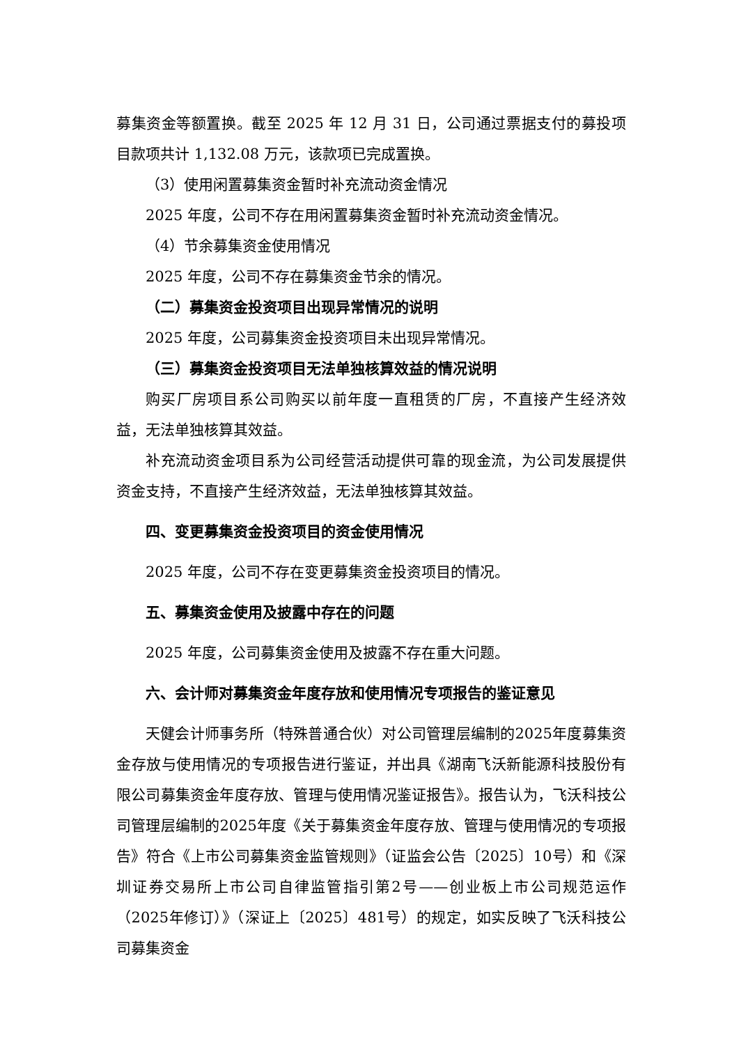募集资金等额置换。截至 2025 年 12 月 31 日，公司通过票据支付的募投项目款项共计 1,132.08 万元，该款项已完成置换。
（3）使用闲置募集资金暂时补充流动资金情况
2025 年度，公司不存在用闲置募集资金暂时补充流动资金情况。
（4）节余募集资金使用情况
2025 年度，公司不存在募集资金节余的情况。
（二）募集资金投资项目出现异常情况的说明
2025 年度，公司募集资金投资项目未出现异常情况。
（三）募集资金投资项目无法单独核算效益的情况说明
购买厂房项目系公司购买以前年度一直租赁的厂房，不直接产生经济效益，无法单独核算其效益。
补充流动资金项目系为公司经营活动提供可靠的现金流，为公司发展提供资金支持，不直接产生经济效益，无法单独核算其效益。
四、变更募集资金投资项目的资金使用情况
2025 年度，公司不存在变更募集资金投资项目的情况。
五、募集资金使用及披露中存在的问题
2025 年度，公司募集资金使用及披露不存在重大问题。
六、会计师对募集资金年度存放和使用情况专项报告的鉴证意见
天健会计师事务所（特殊普通合伙）对公司管理层编制的2025年度募集资金存放与使用情况的专项报告进行鉴证，并出具《湖南飞沃新能源科技股份有限公司募集资金年度存放、管理与使用情况鉴证报告》。报告认为，飞沃科技公司管理层编制的2025年度《关于募集资金年度存放、管理与使用情况的专项报告》符合《上市公司募集资金监管规则》（证监会公告〔2025〕10号）和《深圳证券交易所上市公司自律监管指引第2号——创业板上市公司规范运作（2025年修订）》（深证上〔2025〕481号）的规定，如实反映了飞沃科技公司募集资金